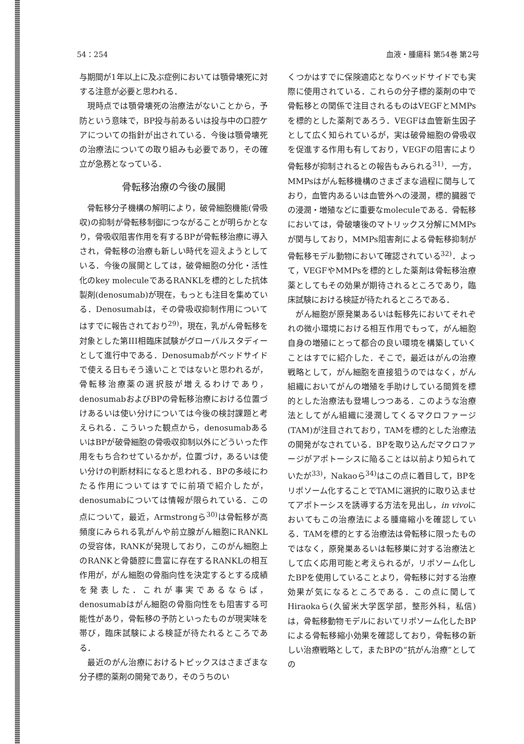54：254 血液・腫瘍科 第54巻 第2号
与期間が1年以上に及ぶ症例においては顎骨壊死に対する注意が必要と思われる．
現時点では顎骨壊死の治療法がないことから，予防という意味で，BP投与前あるいは投与中の口腔ケアについての指針が出されている．今後は顎骨壊死の治療法についての取り組みも必要であり，その確立が急務となっている．
骨転移治療の今後の展開
骨転移分子機構の解明により，破骨細胞機能(骨吸収)の抑制が骨転移制御につながることが明らかとなり，骨吸収阻害作用を有するBPが骨転移治療に導入され，骨転移の治療も新しい時代を迎えようとしている．今後の展開としては，破骨細胞の分化・活性化のkey moleculeであるRANKLを標的とした抗体製剤(denosumab)が現在，もっとも注目を集めている．Denosumabは，その骨吸収抑制作用についてはすでに報告されており<sup>29)</sup>，現在，乳がん骨転移を対象とした第III相臨床試験がグローバルスタディーとして進行中である．Denosumabがベッドサイドで使える日もそう遠いことではないと思われるが，骨転移治療薬の選択肢が増えるわけであり，denosumabおよびBPの骨転移治療における位置づけあるいは使い分けについては今後の検討課題と考えられる．こういった観点から，denosumabあるいはBPが破骨細胞の骨吸収抑制以外にどういった作用をもち合わせているかが，位置づけ，あるいは使い分けの判断材料になると思われる．BPの多岐にわたる作用についてはすでに前項で紹介したが，denosumabについては情報が限られている．この点について，最近，Armstrongら<sup>30)</sup>は骨転移が高頻度にみられる乳がんや前立腺がん細胞にRANKLの受容体，RANKが発現しており，このがん細胞上のRANKと骨髄腔に豊富に存在するRANKLの相互作用が，がん細胞の骨脂向性を決定するとする成績を発表した．これが事実であるならば，denosumabはがん細胞の骨脂向性をも阻害する可能性があり，骨転移の予防といったものが現実味を帯び，臨床試験による検証が待たれるところである．
最近のがん治療におけるトピックスはさまざまな分子標的薬剤の開発であり，そのうちのい
くつかはすでに保険適応となりベッドサイドでも実際に使用されている．これらの分子標的薬剤の中で骨転移との関係で注目されるものはVEGFとMMPsを標的とした薬剤であろう．VEGFは血管新生因子として広く知られているが，実は破骨細胞の骨吸収を促進する作用も有しており，VEGFの阻害により骨転移が抑制されるとの報告もみられる<sup>31)</sup>．一方，MMPsはがん転移機構のさまざまな過程に関与しており，血管内あるいは血管外への浸潤，標的臓器での浸潤・増殖などに重要なmoleculeである．骨転移においては，骨破壊後のマトリックス分解にMMPsが関与しており，MMPs阻害剤による骨転移抑制が骨転移モデル動物において確認されている<sup>32)</sup>．よって，VEGFやMMPsを標的とした薬剤は骨転移治療薬としてもその効果が期待されるところであり，臨床試験における検証が待たれるところである．
がん細胞が原発巣あるいは転移先においてそれぞれの微小環境における相互作用でもって，がん細胞自身の増殖にとって都合の良い環境を構築していくことはすでに紹介した．そこで，最近はがんの治療戦略として，がん細胞を直接狙うのではなく，がん組織においてがんの増殖を手助けしている間質を標的とした治療法も登場しつつある．このような治療法としてがん組織に浸潤してくるマクロファージ(TAM)が注目されており，TAMを標的とした治療法の開発がなされている．BPを取り込んだマクロファージがアポトーシスに陥ることは以前より知られていたが<sup>33)</sup>，Nakaoら<sup>34)</sup>はこの点に着目して，BPをリポソーム化することでTAMに選択的に取り込ませてアポトーシスを誘導する方法を見出し，in vivoにおいてもこの治療法による腫瘍縮小を確認している．TAMを標的とする治療法は骨転移に限ったものではなく，原発巣あるいは転移巣に対する治療法として広く応用可能と考えられるが，リポソーム化したBPを使用していることより，骨転移に対する治療効果が気になるところである．この点に関してHiraokaら(久留米大学医学部，整形外科，私信)は，骨転移動物モデルにおいてリポソーム化したBPによる骨転移縮小効果を確認しており，骨転移の新しい治療戦略として，またBPの“抗がん治療”としての